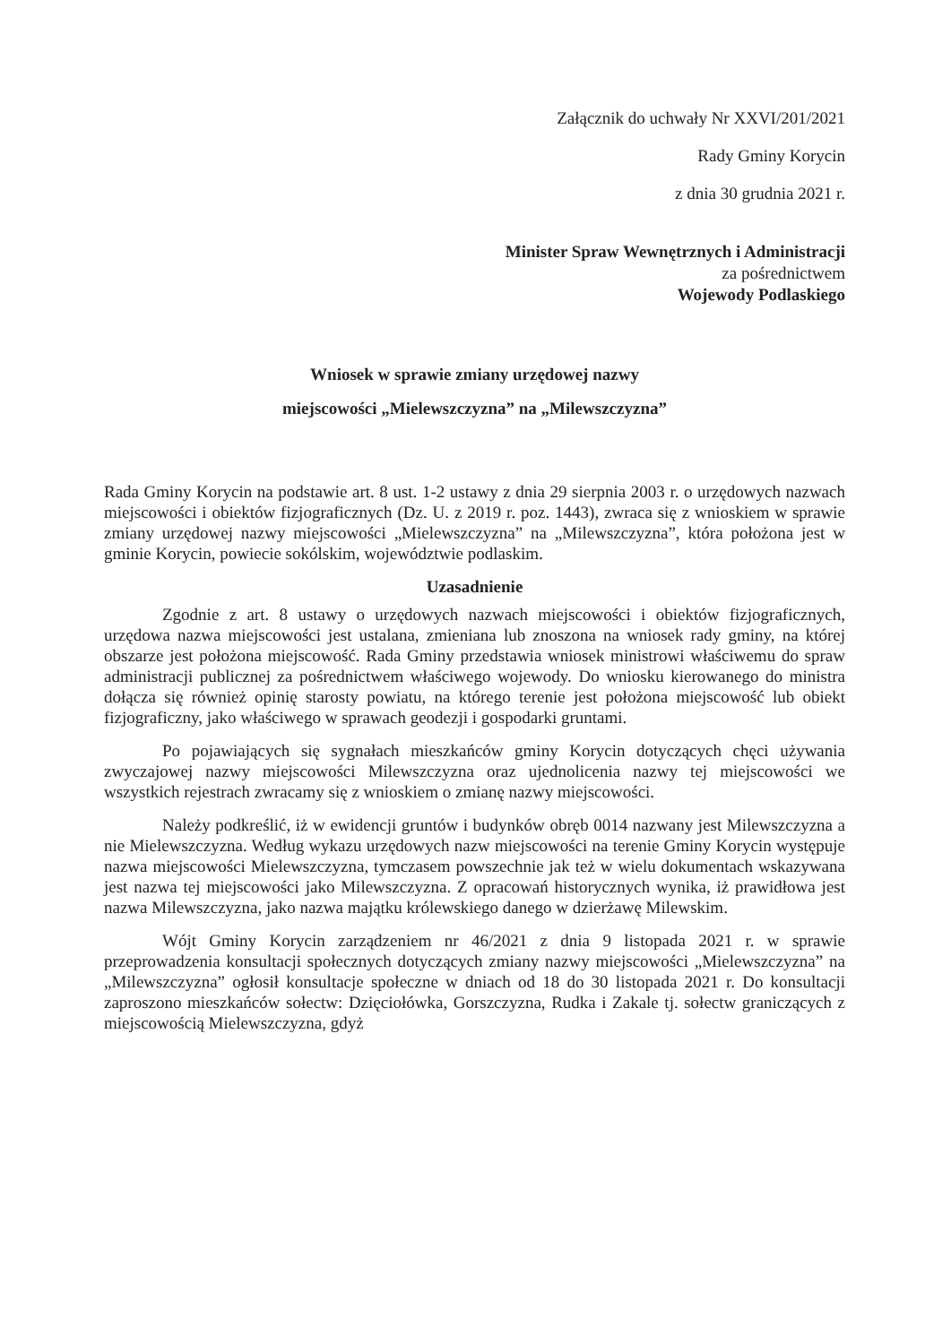Załącznik do uchwały Nr XXVI/201/2021
Rady Gminy Korycin
z dnia 30 grudnia 2021 r.
Minister Spraw Wewnętrznych i Administracji
za pośrednictwem
Wojewody Podlaskiego
Wniosek w sprawie zmiany urzędowej nazwy
miejscowości „Mielewszczyzna” na „Milewszczyzna”
Rada Gminy Korycin na podstawie art. 8 ust. 1-2 ustawy z dnia 29 sierpnia 2003 r. o urzędowych nazwach miejscowości i obiektów fizjograficznych (Dz. U. z 2019 r. poz. 1443), zwraca się z wnioskiem w sprawie zmiany urzędowej nazwy miejscowości „Mielewszczyzna” na „Milewszczyzna”, która położona jest w gminie Korycin, powiecie sokólskim, województwie podlaskim.
Uzasadnienie
Zgodnie z art. 8 ustawy o urzędowych nazwach miejscowości i obiektów fizjograficznych, urzędowa nazwa miejscowości jest ustalana, zmieniana lub znoszona na wniosek rady gminy, na której obszarze jest położona miejscowość. Rada Gminy przedstawia wniosek ministrowi właściwemu do spraw administracji publicznej za pośrednictwem właściwego wojewody. Do wniosku kierowanego do ministra dołącza się również opinię starosty powiatu, na którego terenie jest położona miejscowość lub obiekt fizjograficzny, jako właściwego w sprawach geodezji i gospodarki gruntami.
Po pojawiających się sygnałach mieszkańców gminy Korycin dotyczących chęci używania zwyczajowej nazwy miejscowości Milewszczyzna oraz ujednolicenia nazwy tej miejscowości we wszystkich rejestrach zwracamy się z wnioskiem o zmianę nazwy miejscowości.
Należy podkreślić, iż w ewidencji gruntów i budynków obręb 0014 nazwany jest Milewszczyzna a nie Mielewszczyzna. Według wykazu urzędowych nazw miejscowości na terenie Gminy Korycin występuje nazwa miejscowości Mielewszczyzna, tymczasem powszechnie jak też w wielu dokumentach wskazywana jest nazwa tej miejscowości jako Milewszczyzna. Z opracowań historycznych wynika, iż prawidłowa jest nazwa Milewszczyzna, jako nazwa majątku królewskiego danego w dzierżawę Milewskim.
Wójt Gminy Korycin zarządzeniem nr 46/2021 z dnia 9 listopada 2021 r. w sprawie przeprowadzenia konsultacji społecznych dotyczących zmiany nazwy miejscowości „Mielewszczyzna” na „Milewszczyzna” ogłosił konsultacje społeczne w dniach od 18 do 30 listopada 2021 r. Do konsultacji zaproszono mieszkańców sołectw: Dzięciołówka, Gorszczyzna, Rudka i Zakale tj. sołectw graniczących z miejscowością Mielewszczyzna, gdyż